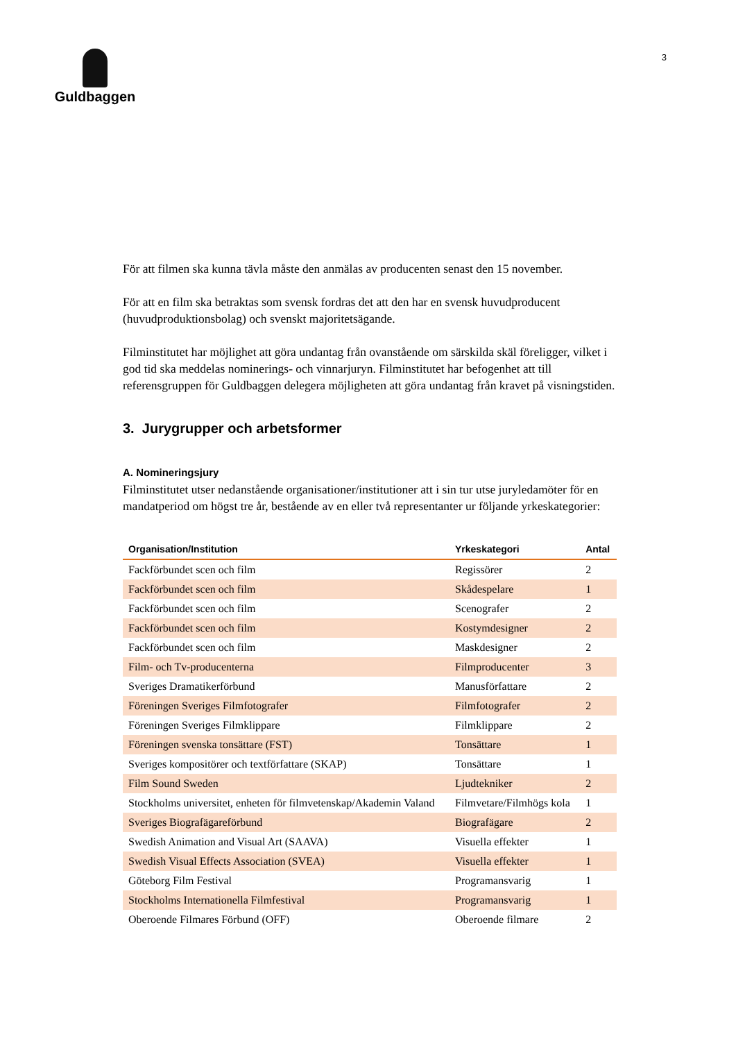Guldbaggen
3
För att filmen ska kunna tävla måste den anmälas av producenten senast den 15 november.
För att en film ska betraktas som svensk fordras det att den har en svensk huvudproducent (huvudproduktionsbolag) och svenskt majoritetsägande.
Filminstitutet har möjlighet att göra undantag från ovanstående om särskilda skäl föreligger, vilket i god tid ska meddelas nominerings- och vinnarjuryn. Filminstitutet har befogenhet att till referensgruppen för Guldbaggen delegera möjligheten att göra undantag från kravet på visningstiden.
3. Jurygrupper och arbetsformer
A. Nomineringsjury
Filminstitutet utser nedanstående organisationer/institutioner att i sin tur utse juryledamöter för en mandatperiod om högst tre år, bestående av en eller två representanter ur följande yrkeskategorier:
| Organisation/Institution | Yrkeskategori | Antal |
| --- | --- | --- |
| Fackförbundet scen och film | Regissörer | 2 |
| Fackförbundet scen och film | Skådespelare | 1 |
| Fackförbundet scen och film | Scenografer | 2 |
| Fackförbundet scen och film | Kostymdesigner | 2 |
| Fackförbundet scen och film | Maskdesigner | 2 |
| Film- och Tv-producenterna | Filmproducenter | 3 |
| Sveriges Dramatikerförbund | Manusförfattare | 2 |
| Föreningen Sveriges Filmfotografer | Filmfotografer | 2 |
| Föreningen Sveriges Filmklippare | Filmklippare | 2 |
| Föreningen svenska tonsättare (FST) | Tonsättare | 1 |
| Sveriges kompositörer och textförfattare (SKAP) | Tonsättare | 1 |
| Film Sound Sweden | Ljudtekniker | 2 |
| Stockholms universitet, enheten för filmvetenskap/Akademin Valand | Filmvetare/Filmhögs kola | 1 |
| Sveriges Biografägareförbund | Biografägare | 2 |
| Swedish Animation and Visual Art (SAAVA) | Visuella effekter | 1 |
| Swedish Visual Effects Association (SVEA) | Visuella effekter | 1 |
| Göteborg Film Festival | Programansvarig | 1 |
| Stockholms Internationella Filmfestival | Programansvarig | 1 |
| Oberoende Filmares Förbund (OFF) | Oberoende filmare | 2 |